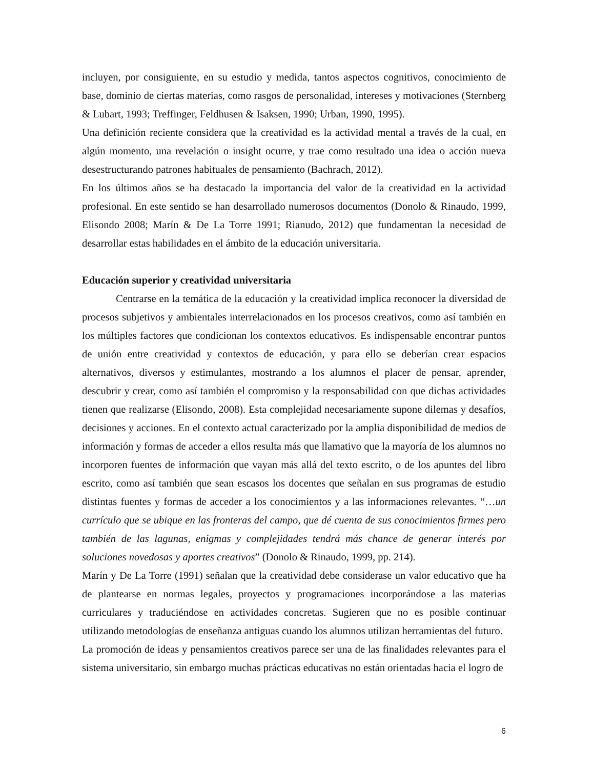incluyen, por consiguiente, en su estudio y medida, tantos aspectos cognitivos, conocimiento de base, dominio de ciertas materias, como rasgos de personalidad, intereses y motivaciones (Sternberg & Lubart, 1993; Treffinger, Feldhusen & Isaksen, 1990; Urban, 1990, 1995).
Una definición reciente considera que la creatividad es la actividad mental a través de la cual, en algún momento, una revelación o insight ocurre, y trae como resultado una idea o acción nueva desestructurando patrones habituales de pensamiento (Bachrach, 2012).
En los últimos años se ha destacado la importancia del valor de la creatividad en la actividad profesional. En este sentido se han desarrollado numerosos documentos (Donolo & Rinaudo, 1999, Elisondo 2008; Marín & De La Torre 1991; Rianudo, 2012) que fundamentan la necesidad de desarrollar estas habilidades en el ámbito de la educación universitaria.
Educación superior y creatividad universitaria
Centrarse en la temática de la educación y la creatividad implica reconocer la diversidad de procesos subjetivos y ambientales interrelacionados en los procesos creativos, como así también en los múltiples factores que condicionan los contextos educativos. Es indispensable encontrar puntos de unión entre creatividad y contextos de educación, y para ello se deberían crear espacios alternativos, diversos y estimulantes, mostrando a los alumnos el placer de pensar, aprender, descubrir y crear, como así también el compromiso y la responsabilidad con que dichas actividades tienen que realizarse (Elisondo, 2008). Esta complejidad necesariamente supone dilemas y desafíos, decisiones y acciones. En el contexto actual caracterizado por la amplia disponibilidad de medios de información y formas de acceder a ellos resulta más que llamativo que la mayoría de los alumnos no incorporen fuentes de información que vayan más allá del texto escrito, o de los apuntes del libro escrito, como así también que sean escasos los docentes que señalan en sus programas de estudio distintas fuentes y formas de acceder a los conocimientos y a las informaciones relevantes. “…un currículo que se ubique en las fronteras del campo, que dé cuenta de sus conocimientos firmes pero también de las lagunas, enigmas y complejidades tendrá más chance de generar interés por soluciones novedosas y aportes creativos” (Donolo & Rinaudo, 1999, pp. 214).
Marín y De La Torre (1991) señalan que la creatividad debe considerase un valor educativo que ha de plantearse en normas legales, proyectos y programaciones incorporándose a las materias curriculares y traduciéndose en actividades concretas. Sugieren que no es posible continuar utilizando metodologías de enseñanza antiguas cuando los alumnos utilizan herramientas del futuro.
La promoción de ideas y pensamientos creativos parece ser una de las finalidades relevantes para el sistema universitario, sin embargo muchas prácticas educativas no están orientadas hacia el logro de
6